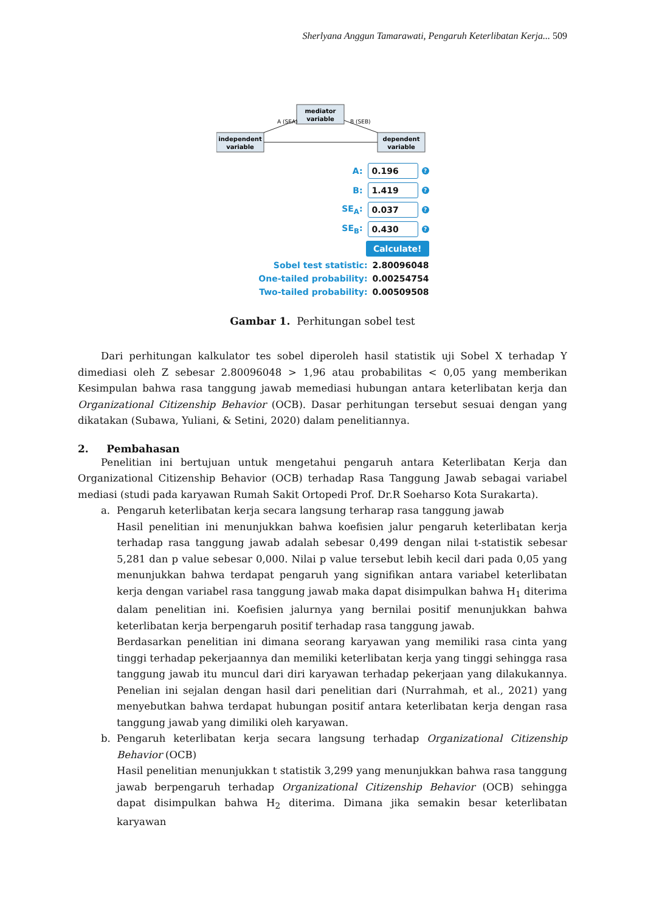Sherlyana Anggun Tamarawati, Pengaruh Keterlibatan Kerja... 509
mediator
variable
independent
variable
dependent
variable
A (SEA)
B (SEB)
A: 0.196?
B: 1.419?
SE<sub>A</sub>: 0.037?
SE<sub>B</sub>: 0.430?
Calculate!
Sobel test statistic: 2.80096048
One-tailed probability: 0.00254754
Two-tailed probability: 0.00509508
Gambar 1. Perhitungan sobel test
Dari perhitungan kalkulator tes sobel diperoleh hasil statistik uji Sobel X terhadap Y dimediasi oleh Z sebesar 2.80096048 > 1,96 atau probabilitas < 0,05 yang memberikan Kesimpulan bahwa rasa tanggung jawab memediasi hubungan antara keterlibatan kerja dan Organizational Citizenship Behavior (OCB). Dasar perhitungan tersebut sesuai dengan yang dikatakan (Subawa, Yuliani, & Setini, 2020) dalam penelitiannya.
2. Pembahasan
Penelitian ini bertujuan untuk mengetahui pengaruh antara Keterlibatan Kerja dan Organizational Citizenship Behavior (OCB) terhadap Rasa Tanggung Jawab sebagai variabel mediasi (studi pada karyawan Rumah Sakit Ortopedi Prof. Dr.R Soeharso Kota Surakarta).
a. Pengaruh keterlibatan kerja secara langsung terharap rasa tanggung jawab
Hasil penelitian ini menunjukkan bahwa koefisien jalur pengaruh keterlibatan kerja terhadap rasa tanggung jawab adalah sebesar 0,499 dengan nilai t-statistik sebesar 5,281 dan p value sebesar 0,000. Nilai p value tersebut lebih kecil dari pada 0,05 yang menunjukkan bahwa terdapat pengaruh yang signifikan antara variabel keterlibatan kerja dengan variabel rasa tanggung jawab maka dapat disimpulkan bahwa H<sub>1</sub> diterima dalam penelitian ini. Koefisien jalurnya yang bernilai positif menunjukkan bahwa keterlibatan kerja berpengaruh positif terhadap rasa tanggung jawab.
Berdasarkan penelitian ini dimana seorang karyawan yang memiliki rasa cinta yang tinggi terhadap pekerjaannya dan memiliki keterlibatan kerja yang tinggi sehingga rasa tanggung jawab itu muncul dari diri karyawan terhadap pekerjaan yang dilakukannya. Penelian ini sejalan dengan hasil dari penelitian dari (Nurrahmah, et al., 2021) yang menyebutkan bahwa terdapat hubungan positif antara keterlibatan kerja dengan rasa tanggung jawab yang dimiliki oleh karyawan.
b. Pengaruh keterlibatan kerja secara langsung terhadap Organizational Citizenship Behavior (OCB)
Hasil penelitian menunjukkan t statistik 3,299 yang menunjukkan bahwa rasa tanggung jawab berpengaruh terhadap Organizational Citizenship Behavior (OCB) sehingga dapat disimpulkan bahwa H<sub>2</sub> diterima. Dimana jika semakin besar keterlibatan karyawan